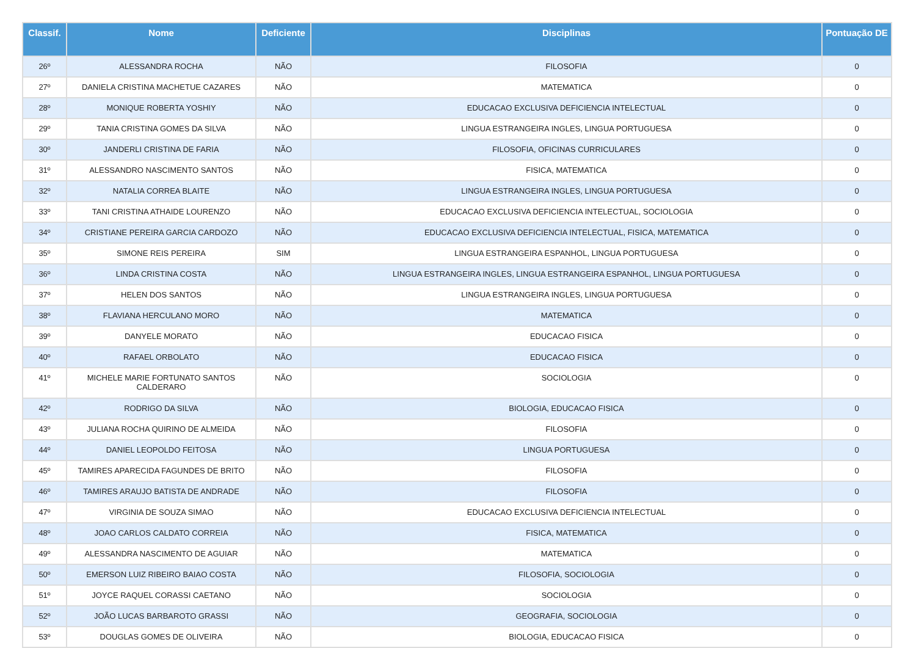| Classif. | Nome | Deficiente | Disciplinas | Pontuação DE |
| --- | --- | --- | --- | --- |
| 26º | ALESSANDRA ROCHA | NÃO | FILOSOFIA | 0 |
| 27º | DANIELA CRISTINA MACHETUE CAZARES | NÃO | MATEMATICA | 0 |
| 28º | MONIQUE ROBERTA YOSHIY | NÃO | EDUCACAO EXCLUSIVA DEFICIENCIA INTELECTUAL | 0 |
| 29º | TANIA CRISTINA GOMES DA SILVA | NÃO | LINGUA ESTRANGEIRA INGLES, LINGUA PORTUGUESA | 0 |
| 30º | JANDERLI CRISTINA DE FARIA | NÃO | FILOSOFIA, OFICINAS CURRICULARES | 0 |
| 31º | ALESSANDRO NASCIMENTO SANTOS | NÃO | FISICA, MATEMATICA | 0 |
| 32º | NATALIA CORREA BLAITE | NÃO | LINGUA ESTRANGEIRA INGLES, LINGUA PORTUGUESA | 0 |
| 33º | TANI CRISTINA ATHAIDE LOURENZO | NÃO | EDUCACAO EXCLUSIVA DEFICIENCIA INTELECTUAL, SOCIOLOGIA | 0 |
| 34º | CRISTIANE PEREIRA GARCIA CARDOZO | NÃO | EDUCACAO EXCLUSIVA DEFICIENCIA INTELECTUAL, FISICA, MATEMATICA | 0 |
| 35º | SIMONE REIS PEREIRA | SIM | LINGUA ESTRANGEIRA ESPANHOL, LINGUA PORTUGUESA | 0 |
| 36º | LINDA CRISTINA COSTA | NÃO | LINGUA ESTRANGEIRA INGLES, LINGUA ESTRANGEIRA ESPANHOL, LINGUA PORTUGUESA | 0 |
| 37º | HELEN DOS SANTOS | NÃO | LINGUA ESTRANGEIRA INGLES, LINGUA PORTUGUESA | 0 |
| 38º | FLAVIANA HERCULANO MORO | NÃO | MATEMATICA | 0 |
| 39º | DANYELE MORATO | NÃO | EDUCACAO FISICA | 0 |
| 40º | RAFAEL ORBOLATO | NÃO | EDUCACAO FISICA | 0 |
| 41º | MICHELE MARIE FORTUNATO SANTOS CALDERARO | NÃO | SOCIOLOGIA | 0 |
| 42º | RODRIGO DA SILVA | NÃO | BIOLOGIA, EDUCACAO FISICA | 0 |
| 43º | JULIANA ROCHA QUIRINO DE ALMEIDA | NÃO | FILOSOFIA | 0 |
| 44º | DANIEL LEOPOLDO FEITOSA | NÃO | LINGUA PORTUGUESA | 0 |
| 45º | TAMIRES APARECIDA FAGUNDES DE BRITO | NÃO | FILOSOFIA | 0 |
| 46º | TAMIRES ARAUJO BATISTA DE ANDRADE | NÃO | FILOSOFIA | 0 |
| 47º | VIRGINIA DE SOUZA SIMAO | NÃO | EDUCACAO EXCLUSIVA DEFICIENCIA INTELECTUAL | 0 |
| 48º | JOAO CARLOS CALDATO CORREIA | NÃO | FISICA, MATEMATICA | 0 |
| 49º | ALESSANDRA NASCIMENTO DE AGUIAR | NÃO | MATEMATICA | 0 |
| 50º | EMERSON LUIZ RIBEIRO BAIAO COSTA | NÃO | FILOSOFIA, SOCIOLOGIA | 0 |
| 51º | JOYCE RAQUEL CORASSI CAETANO | NÃO | SOCIOLOGIA | 0 |
| 52º | JOÃO LUCAS BARBAROTO GRASSI | NÃO | GEOGRAFIA, SOCIOLOGIA | 0 |
| 53º | DOUGLAS GOMES DE OLIVEIRA | NÃO | BIOLOGIA, EDUCACAO FISICA | 0 |